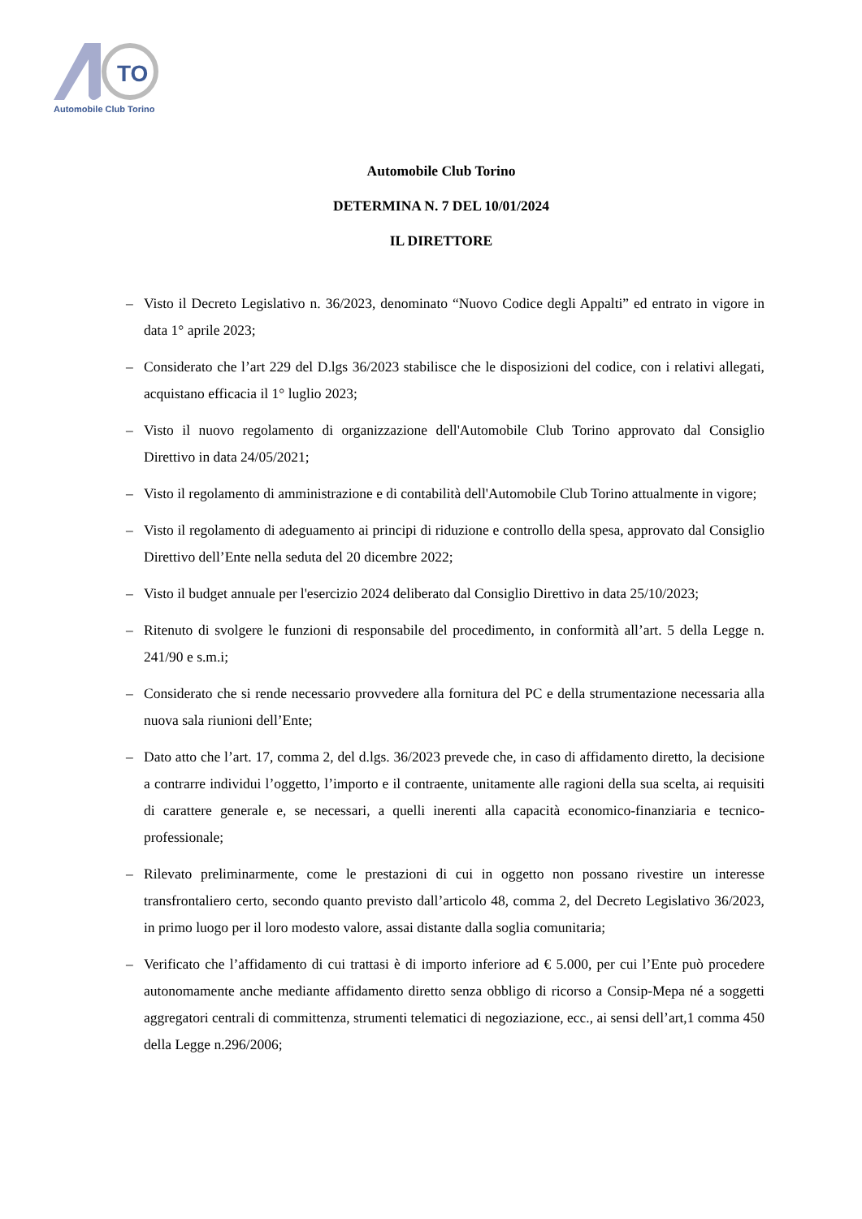TO
Automobile Club Torino
Automobile Club Torino
DETERMINA N. 7 DEL 10/01/2024
IL DIRETTORE
– Visto il Decreto Legislativo n. 36/2023, denominato “Nuovo Codice degli Appalti” ed entrato in vigore in data 1° aprile 2023;
– Considerato che l’art 229 del D.lgs 36/2023 stabilisce che le disposizioni del codice, con i relativi allegati, acquistano efficacia il 1° luglio 2023;
– Visto il nuovo regolamento di organizzazione dell'Automobile Club Torino approvato dal Consiglio Direttivo in data 24/05/2021;
– Visto il regolamento di amministrazione e di contabilità dell'Automobile Club Torino attualmente in vigore;
– Visto il regolamento di adeguamento ai principi di riduzione e controllo della spesa, approvato dal Consiglio Direttivo dell’Ente nella seduta del 20 dicembre 2022;
– Visto il budget annuale per l'esercizio 2024 deliberato dal Consiglio Direttivo in data 25/10/2023;
– Ritenuto di svolgere le funzioni di responsabile del procedimento, in conformità all’art. 5 della Legge n. 241/90 e s.m.i;
– Considerato che si rende necessario provvedere alla fornitura del PC e della strumentazione necessaria alla nuova sala riunioni dell’Ente;
– Dato atto che l’art. 17, comma 2, del d.lgs. 36/2023 prevede che, in caso di affidamento diretto, la decisione a contrarre individui l’oggetto, l’importo e il contraente, unitamente alle ragioni della sua scelta, ai requisiti di carattere generale e, se necessari, a quelli inerenti alla capacità economico-finanziaria e tecnico-professionale;
– Rilevato preliminarmente, come le prestazioni di cui in oggetto non possano rivestire un interesse transfrontaliero certo, secondo quanto previsto dall’articolo 48, comma 2, del Decreto Legislativo 36/2023, in primo luogo per il loro modesto valore, assai distante dalla soglia comunitaria;
– Verificato che l’affidamento di cui trattasi è di importo inferiore ad € 5.000, per cui l’Ente può procedere autonomamente anche mediante affidamento diretto senza obbligo di ricorso a Consip-Mepa né a soggetti aggregatori centrali di committenza, strumenti telematici di negoziazione, ecc., ai sensi dell’art,1 comma 450 della Legge n.296/2006;